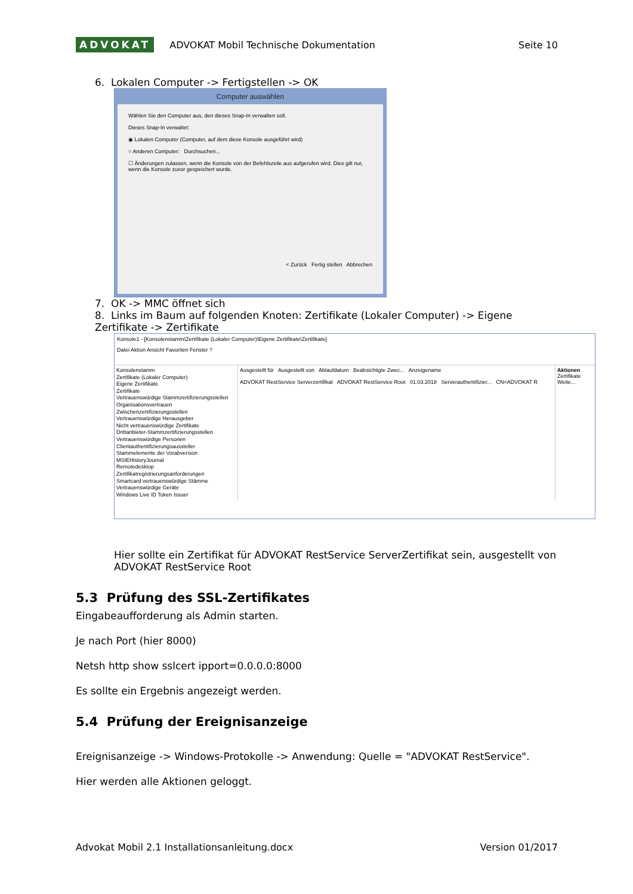ADVOKAT ADVOKAT Mobil Technische Dokumentation Seite 10
6. Lokalen Computer -> Fertigstellen -> OK
Computer auswählen
Wählen Sie den Computer aus, den dieses Snap-In verwalten soll.
Dieses Snap-In verwaltet:
◉ Lokalen Computer (Computer, auf dem diese Konsole ausgeführt wird)
○ Anderen Computer: Durchsuchen...
☐ Änderungen zulassen, wenn die Konsole von der Befehlszeile aus aufgerufen wird. Dies gilt nur, wenn die Konsole zuvor gespeichert wurde.
< Zurück Fertig stellen Abbrechen
7. OK -> MMC öffnet sich
8. Links im Baum auf folgenden Knoten: Zertifikate (Lokaler Computer) -> Eigene Zertifikate -> Zertifikate
Konsole1 - [Konsolenstamm\Zertifikate (Lokaler Computer)\Eigene Zertifikate\Zertifikate]
Datei Aktion Ansicht Favoriten Fenster ?
Konsolenstamm
Zertifikate (Lokaler Computer)
Eigene Zertifikate
Zertifikate
Vertrauenswürdige Stammzertifizierungsstellen
Organisationsvertrauen
Zwischenzertifizierungsstellen
Vertrauenswürdige Herausgeber
Nicht vertrauenswürdige Zertifikate
Drittanbieter-Stammzertifizierungsstellen
Vertrauenswürdige Personen
Clientauthentifizierungsaussteller
Stammelemente der Vorabversion
MSIEHistoryJournal
Remotedesktop
Zertifikatregistrierungsanforderungen
Smartcard vertrauenswürdige Stämme
Vertrauenswürdige Geräte
Windows Live ID Token Issuer
Ausgestellt für Ausgestellt von Ablaufdatum Beabsichtigte Zwec... Anzeigename
ADVOKAT RestService Serverzertifikat ADVOKAT RestService Root 01.03.2018 Serverauthentifizier... CN=ADVOKAT R
Aktionen
Zertifikate
Weite...
Hier sollte ein Zertifikat für ADVOKAT RestService ServerZertifikat sein, ausgestellt von ADVOKAT RestService Root
5.3 Prüfung des SSL-Zertifikates
Eingabeaufforderung als Admin starten.
Je nach Port (hier 8000)
Netsh http show sslcert ipport=0.0.0.0:8000
Es sollte ein Ergebnis angezeigt werden.
5.4 Prüfung der Ereignisanzeige
Ereignisanzeige -> Windows-Protokolle -> Anwendung: Quelle = "ADVOKAT RestService".
Hier werden alle Aktionen geloggt.
Advokat Mobil 2.1 Installationsanleitung.docx Version 01/2017